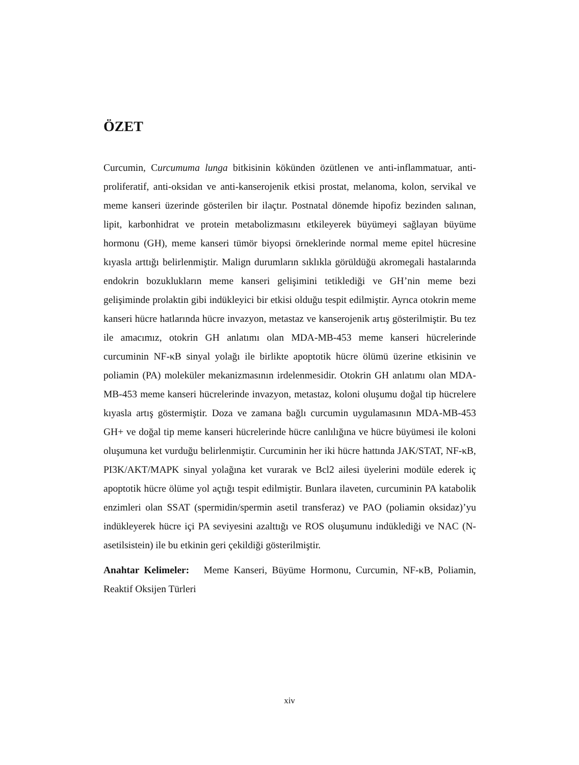ÖZET
Curcumin, Curcumuma lunga bitkisinin kökünden özütlenen ve anti-inflammatuar, anti-proliferatif, anti-oksidan ve anti-kanserojenik etkisi prostat, melanoma, kolon, servikal ve meme kanseri üzerinde gösterilen bir ilaçtır. Postnatal dönemde hipofiz bezinden salınan, lipit, karbonhidrat ve protein metabolizmasını etkileyerek büyümeyi sağlayan büyüme hormonu (GH), meme kanseri tümör biyopsi örneklerinde normal meme epitel hücresine kıyasla arttığı belirlenmiştir. Malign durumların sıklıkla görüldüğü akromegali hastalarında endokrin bozuklukların meme kanseri gelişimini tetiklediği ve GH’nin meme bezi gelişiminde prolaktin gibi indükleyici bir etkisi olduğu tespit edilmiştir. Ayrıca otokrin meme kanseri hücre hatlarında hücre invazyon, metastaz ve kanserojenik artış gösterilmiştir. Bu tez ile amacımız, otokrin GH anlatımı olan MDA-MB-453 meme kanseri hücrelerinde curcuminin NF-κB sinyal yolağı ile birlikte apoptotik hücre ölümü üzerine etkisinin ve poliamin (PA) moleküler mekanizmasının irdelenmesidir. Otokrin GH anlatımı olan MDA-MB-453 meme kanseri hücrelerinde invazyon, metastaz, koloni oluşumu doğal tip hücrelere kıyasla artış göstermiştir. Doza ve zamana bağlı curcumin uygulamasının MDA-MB-453 GH+ ve doğal tip meme kanseri hücrelerinde hücre canlılığına ve hücre büyümesi ile koloni oluşumuna ket vurduğu belirlenmiştir. Curcuminin her iki hücre hattında JAK/STAT, NF-κB, PI3K/AKT/MAPK sinyal yolağına ket vurarak ve Bcl2 ailesi üyelerini modüle ederek iç apoptotik hücre ölüme yol açtığı tespit edilmiştir. Bunlara ilaveten, curcuminin PA katabolik enzimleri olan SSAT (spermidin/spermin asetil transferaz) ve PAO (poliamin oksidaz)’yu indükleyerek hücre içi PA seviyesini azalttığı ve ROS oluşumunu indüklediği ve NAC (N-asetilsistein) ile bu etkinin geri çekildiği gösterilmiştir.
Anahtar Kelimeler: Meme Kanseri, Büyüme Hormonu, Curcumin, NF-κB, Poliamin, Reaktif Oksijen Türleri
xiv